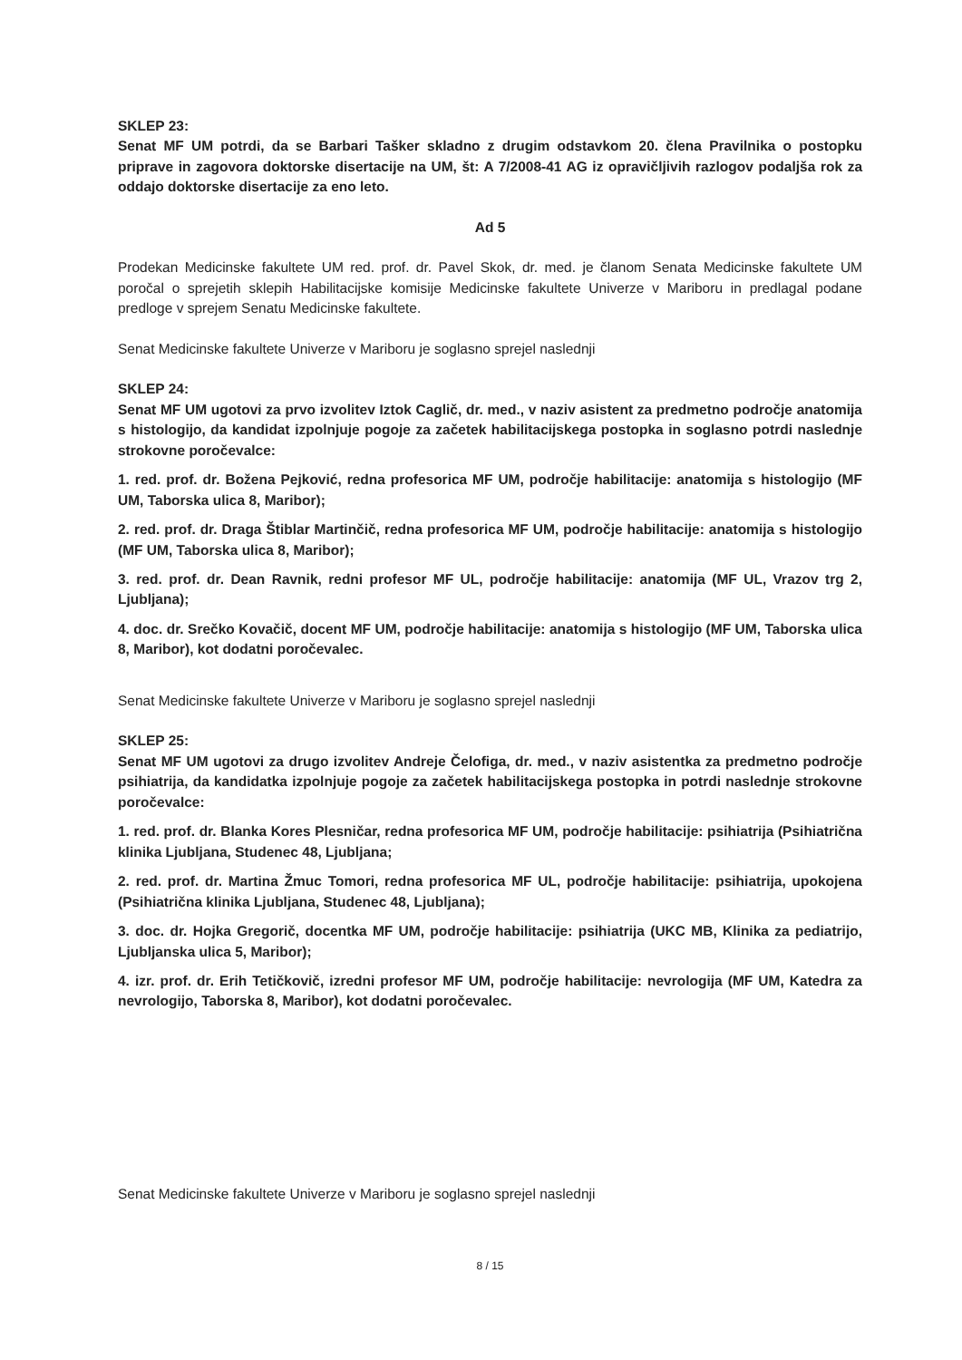SKLEP 23:
Senat MF UM potrdi, da se Barbari Tašker skladno z drugim odstavkom 20. člena Pravilnika o postopku priprave in zagovora doktorske disertacije na UM, št: A 7/2008-41 AG iz opravičljivih razlogov podaljša rok za oddajo doktorske disertacije za eno leto.
Ad 5
Prodekan Medicinske fakultete UM red. prof. dr. Pavel Skok, dr. med. je članom Senata Medicinske fakultete UM poročal o sprejetih sklepih Habilitacijske komisije Medicinske fakultete Univerze v Mariboru in predlagal podane predloge v sprejem Senatu Medicinske fakultete.
Senat Medicinske fakultete Univerze v Mariboru je soglasno sprejel naslednji
SKLEP 24:
Senat MF UM ugotovi za prvo izvolitev Iztok Caglič, dr. med., v naziv asistent za predmetno področje anatomija s histologijo, da kandidat izpolnjuje pogoje za začetek habilitacijskega postopka in soglasno potrdi naslednje strokovne poročevalce:
1. red. prof. dr. Božena Pejković, redna profesorica MF UM, področje habilitacije: anatomija s histologijo (MF UM, Taborska ulica 8, Maribor);
2. red. prof. dr. Draga Štiblar Martinčič, redna profesorica MF UM, področje habilitacije: anatomija s histologijo (MF UM, Taborska ulica 8, Maribor);
3. red. prof. dr. Dean Ravnik, redni profesor MF UL, področje habilitacije: anatomija (MF UL, Vrazov trg 2, Ljubljana);
4. doc. dr. Srečko Kovačič, docent MF UM, področje habilitacije: anatomija s histologijo (MF UM, Taborska ulica 8, Maribor), kot dodatni poročevalec.
Senat Medicinske fakultete Univerze v Mariboru je soglasno sprejel naslednji
SKLEP 25:
Senat MF UM ugotovi za drugo izvolitev Andreje Čelofiga, dr. med., v naziv asistentka za predmetno področje psihiatrija, da kandidatka izpolnjuje pogoje za začetek habilitacijskega postopka in potrdi naslednje strokovne poročevalce:
1. red. prof. dr. Blanka Kores Plesničar, redna profesorica MF UM, področje habilitacije: psihiatrija (Psihiatrična klinika Ljubljana, Studenec 48, Ljubljana;
2. red. prof. dr. Martina Žmuc Tomori, redna profesorica MF UL, področje habilitacije: psihiatrija, upokojena (Psihiatrična klinika Ljubljana, Studenec 48, Ljubljana);
3. doc. dr. Hojka Gregorič, docentka MF UM, področje habilitacije: psihiatrija (UKC MB, Klinika za pediatrijo, Ljubljanska ulica 5, Maribor);
4. izr. prof. dr. Erih Tetičkovič, izredni profesor MF UM, področje habilitacije: nevrologija (MF UM, Katedra za nevrologijo, Taborska 8, Maribor), kot dodatni poročevalec.
Senat Medicinske fakultete Univerze v Mariboru je soglasno sprejel naslednji
8 / 15